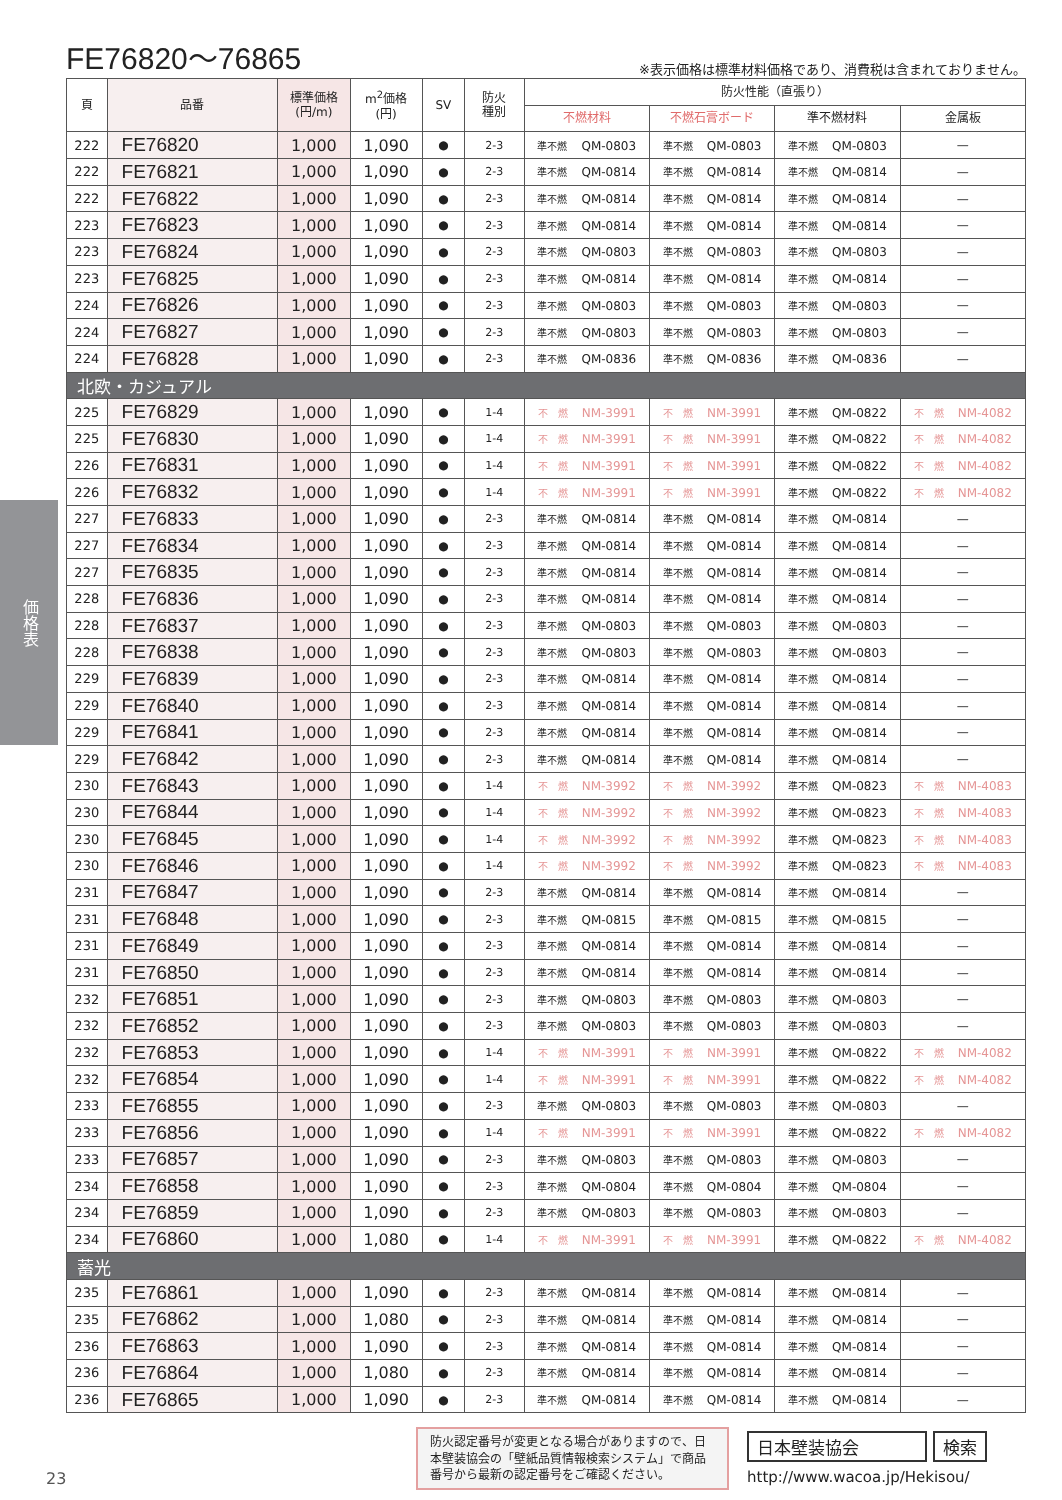価格表
FE76820～76865
※表示価格は標準材料価格であり、消費税は含まれておりません。
| 頁 | 品番 | 標準価格 (円/m) | m<sup>2</sup>価格 (円) | SV | 防火 種別 | 防火性能（直張り） | | | |
| --- | --- | --- | --- | --- | --- | --- | --- | --- | --- |
| | | | | | | 不燃材料 | 不燃石膏ボード | 準不燃材料 | 金属板 |
| 222 | FE76820 | 1,000 | 1,090 | ● | 2-3 | 準不燃 QM-0803 | 準不燃 QM-0803 | 準不燃 QM-0803 | — |
| 222 | FE76821 | 1,000 | 1,090 | ● | 2-3 | 準不燃 QM-0814 | 準不燃 QM-0814 | 準不燃 QM-0814 | — |
| 222 | FE76822 | 1,000 | 1,090 | ● | 2-3 | 準不燃 QM-0814 | 準不燃 QM-0814 | 準不燃 QM-0814 | — |
| 223 | FE76823 | 1,000 | 1,090 | ● | 2-3 | 準不燃 QM-0814 | 準不燃 QM-0814 | 準不燃 QM-0814 | — |
| 223 | FE76824 | 1,000 | 1,090 | ● | 2-3 | 準不燃 QM-0803 | 準不燃 QM-0803 | 準不燃 QM-0803 | — |
| 223 | FE76825 | 1,000 | 1,090 | ● | 2-3 | 準不燃 QM-0814 | 準不燃 QM-0814 | 準不燃 QM-0814 | — |
| 224 | FE76826 | 1,000 | 1,090 | ● | 2-3 | 準不燃 QM-0803 | 準不燃 QM-0803 | 準不燃 QM-0803 | — |
| 224 | FE76827 | 1,000 | 1,090 | ● | 2-3 | 準不燃 QM-0803 | 準不燃 QM-0803 | 準不燃 QM-0803 | — |
| 224 | FE76828 | 1,000 | 1,090 | ● | 2-3 | 準不燃 QM-0836 | 準不燃 QM-0836 | 準不燃 QM-0836 | — |
| 北欧・カジュアル | | | | | | | | | |
| 225 | FE76829 | 1,000 | 1,090 | ● | 1-4 | 不 燃 NM-3991 | 不 燃 NM-3991 | 準不燃 QM-0822 | 不 燃 NM-4082 |
| 225 | FE76830 | 1,000 | 1,090 | ● | 1-4 | 不 燃 NM-3991 | 不 燃 NM-3991 | 準不燃 QM-0822 | 不 燃 NM-4082 |
| 226 | FE76831 | 1,000 | 1,090 | ● | 1-4 | 不 燃 NM-3991 | 不 燃 NM-3991 | 準不燃 QM-0822 | 不 燃 NM-4082 |
| 226 | FE76832 | 1,000 | 1,090 | ● | 1-4 | 不 燃 NM-3991 | 不 燃 NM-3991 | 準不燃 QM-0822 | 不 燃 NM-4082 |
| 227 | FE76833 | 1,000 | 1,090 | ● | 2-3 | 準不燃 QM-0814 | 準不燃 QM-0814 | 準不燃 QM-0814 | — |
| 227 | FE76834 | 1,000 | 1,090 | ● | 2-3 | 準不燃 QM-0814 | 準不燃 QM-0814 | 準不燃 QM-0814 | — |
| 227 | FE76835 | 1,000 | 1,090 | ● | 2-3 | 準不燃 QM-0814 | 準不燃 QM-0814 | 準不燃 QM-0814 | — |
| 228 | FE76836 | 1,000 | 1,090 | ● | 2-3 | 準不燃 QM-0814 | 準不燃 QM-0814 | 準不燃 QM-0814 | — |
| 228 | FE76837 | 1,000 | 1,090 | ● | 2-3 | 準不燃 QM-0803 | 準不燃 QM-0803 | 準不燃 QM-0803 | — |
| 228 | FE76838 | 1,000 | 1,090 | ● | 2-3 | 準不燃 QM-0803 | 準不燃 QM-0803 | 準不燃 QM-0803 | — |
| 229 | FE76839 | 1,000 | 1,090 | ● | 2-3 | 準不燃 QM-0814 | 準不燃 QM-0814 | 準不燃 QM-0814 | — |
| 229 | FE76840 | 1,000 | 1,090 | ● | 2-3 | 準不燃 QM-0814 | 準不燃 QM-0814 | 準不燃 QM-0814 | — |
| 229 | FE76841 | 1,000 | 1,090 | ● | 2-3 | 準不燃 QM-0814 | 準不燃 QM-0814 | 準不燃 QM-0814 | — |
| 229 | FE76842 | 1,000 | 1,090 | ● | 2-3 | 準不燃 QM-0814 | 準不燃 QM-0814 | 準不燃 QM-0814 | — |
| 230 | FE76843 | 1,000 | 1,090 | ● | 1-4 | 不 燃 NM-3992 | 不 燃 NM-3992 | 準不燃 QM-0823 | 不 燃 NM-4083 |
| 230 | FE76844 | 1,000 | 1,090 | ● | 1-4 | 不 燃 NM-3992 | 不 燃 NM-3992 | 準不燃 QM-0823 | 不 燃 NM-4083 |
| 230 | FE76845 | 1,000 | 1,090 | ● | 1-4 | 不 燃 NM-3992 | 不 燃 NM-3992 | 準不燃 QM-0823 | 不 燃 NM-4083 |
| 230 | FE76846 | 1,000 | 1,090 | ● | 1-4 | 不 燃 NM-3992 | 不 燃 NM-3992 | 準不燃 QM-0823 | 不 燃 NM-4083 |
| 231 | FE76847 | 1,000 | 1,090 | ● | 2-3 | 準不燃 QM-0814 | 準不燃 QM-0814 | 準不燃 QM-0814 | — |
| 231 | FE76848 | 1,000 | 1,090 | ● | 2-3 | 準不燃 QM-0815 | 準不燃 QM-0815 | 準不燃 QM-0815 | — |
| 231 | FE76849 | 1,000 | 1,090 | ● | 2-3 | 準不燃 QM-0814 | 準不燃 QM-0814 | 準不燃 QM-0814 | — |
| 231 | FE76850 | 1,000 | 1,090 | ● | 2-3 | 準不燃 QM-0814 | 準不燃 QM-0814 | 準不燃 QM-0814 | — |
| 232 | FE76851 | 1,000 | 1,090 | ● | 2-3 | 準不燃 QM-0803 | 準不燃 QM-0803 | 準不燃 QM-0803 | — |
| 232 | FE76852 | 1,000 | 1,090 | ● | 2-3 | 準不燃 QM-0803 | 準不燃 QM-0803 | 準不燃 QM-0803 | — |
| 232 | FE76853 | 1,000 | 1,090 | ● | 1-4 | 不 燃 NM-3991 | 不 燃 NM-3991 | 準不燃 QM-0822 | 不 燃 NM-4082 |
| 232 | FE76854 | 1,000 | 1,090 | ● | 1-4 | 不 燃 NM-3991 | 不 燃 NM-3991 | 準不燃 QM-0822 | 不 燃 NM-4082 |
| 233 | FE76855 | 1,000 | 1,090 | ● | 2-3 | 準不燃 QM-0803 | 準不燃 QM-0803 | 準不燃 QM-0803 | — |
| 233 | FE76856 | 1,000 | 1,090 | ● | 1-4 | 不 燃 NM-3991 | 不 燃 NM-3991 | 準不燃 QM-0822 | 不 燃 NM-4082 |
| 233 | FE76857 | 1,000 | 1,090 | ● | 2-3 | 準不燃 QM-0803 | 準不燃 QM-0803 | 準不燃 QM-0803 | — |
| 234 | FE76858 | 1,000 | 1,090 | ● | 2-3 | 準不燃 QM-0804 | 準不燃 QM-0804 | 準不燃 QM-0804 | — |
| 234 | FE76859 | 1,000 | 1,090 | ● | 2-3 | 準不燃 QM-0803 | 準不燃 QM-0803 | 準不燃 QM-0803 | — |
| 234 | FE76860 | 1,000 | 1,080 | ● | 1-4 | 不 燃 NM-3991 | 不 燃 NM-3991 | 準不燃 QM-0822 | 不 燃 NM-4082 |
| 蓄光 | | | | | | | | | |
| 235 | FE76861 | 1,000 | 1,090 | ● | 2-3 | 準不燃 QM-0814 | 準不燃 QM-0814 | 準不燃 QM-0814 | — |
| 235 | FE76862 | 1,000 | 1,080 | ● | 2-3 | 準不燃 QM-0814 | 準不燃 QM-0814 | 準不燃 QM-0814 | — |
| 236 | FE76863 | 1,000 | 1,090 | ● | 2-3 | 準不燃 QM-0814 | 準不燃 QM-0814 | 準不燃 QM-0814 | — |
| 236 | FE76864 | 1,000 | 1,080 | ● | 2-3 | 準不燃 QM-0814 | 準不燃 QM-0814 | 準不燃 QM-0814 | — |
| 236 | FE76865 | 1,000 | 1,090 | ● | 2-3 | 準不燃 QM-0814 | 準不燃 QM-0814 | 準不燃 QM-0814 | — |
23
防火認定番号が変更となる場合がありますので、日本壁装協会の「壁紙品質情報検索システム」で商品番号から最新の認定番号をご確認ください。
日本壁装協会 検索
http://www.wacoa.jp/Hekisou/